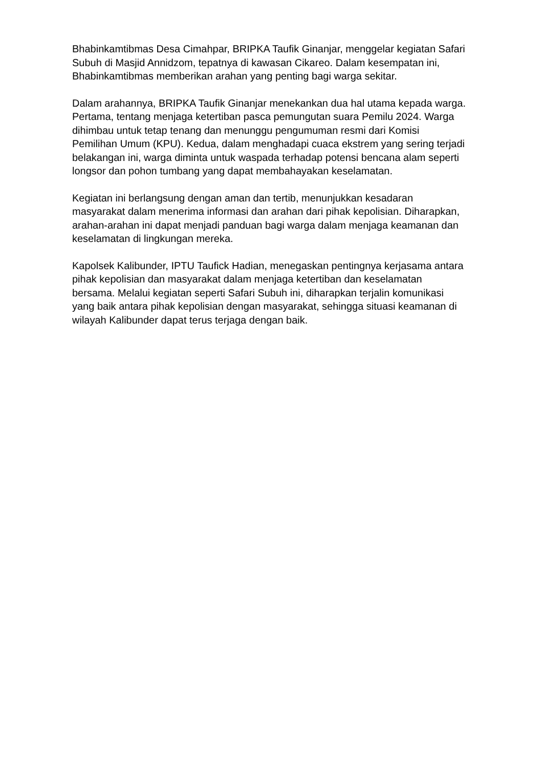Bhabinkamtibmas Desa Cimahpar, BRIPKA Taufik Ginanjar, menggelar kegiatan Safari Subuh di Masjid Annidzom, tepatnya di kawasan Cikareo. Dalam kesempatan ini, Bhabinkamtibmas memberikan arahan yang penting bagi warga sekitar.
Dalam arahannya, BRIPKA Taufik Ginanjar menekankan dua hal utama kepada warga. Pertama, tentang menjaga ketertiban pasca pemungutan suara Pemilu 2024. Warga dihimbau untuk tetap tenang dan menunggu pengumuman resmi dari Komisi Pemilihan Umum (KPU). Kedua, dalam menghadapi cuaca ekstrem yang sering terjadi belakangan ini, warga diminta untuk waspada terhadap potensi bencana alam seperti longsor dan pohon tumbang yang dapat membahayakan keselamatan.
Kegiatan ini berlangsung dengan aman dan tertib, menunjukkan kesadaran masyarakat dalam menerima informasi dan arahan dari pihak kepolisian. Diharapkan, arahan-arahan ini dapat menjadi panduan bagi warga dalam menjaga keamanan dan keselamatan di lingkungan mereka.
Kapolsek Kalibunder, IPTU Taufick Hadian, menegaskan pentingnya kerjasama antara pihak kepolisian dan masyarakat dalam menjaga ketertiban dan keselamatan bersama. Melalui kegiatan seperti Safari Subuh ini, diharapkan terjalin komunikasi yang baik antara pihak kepolisian dengan masyarakat, sehingga situasi keamanan di wilayah Kalibunder dapat terus terjaga dengan baik.